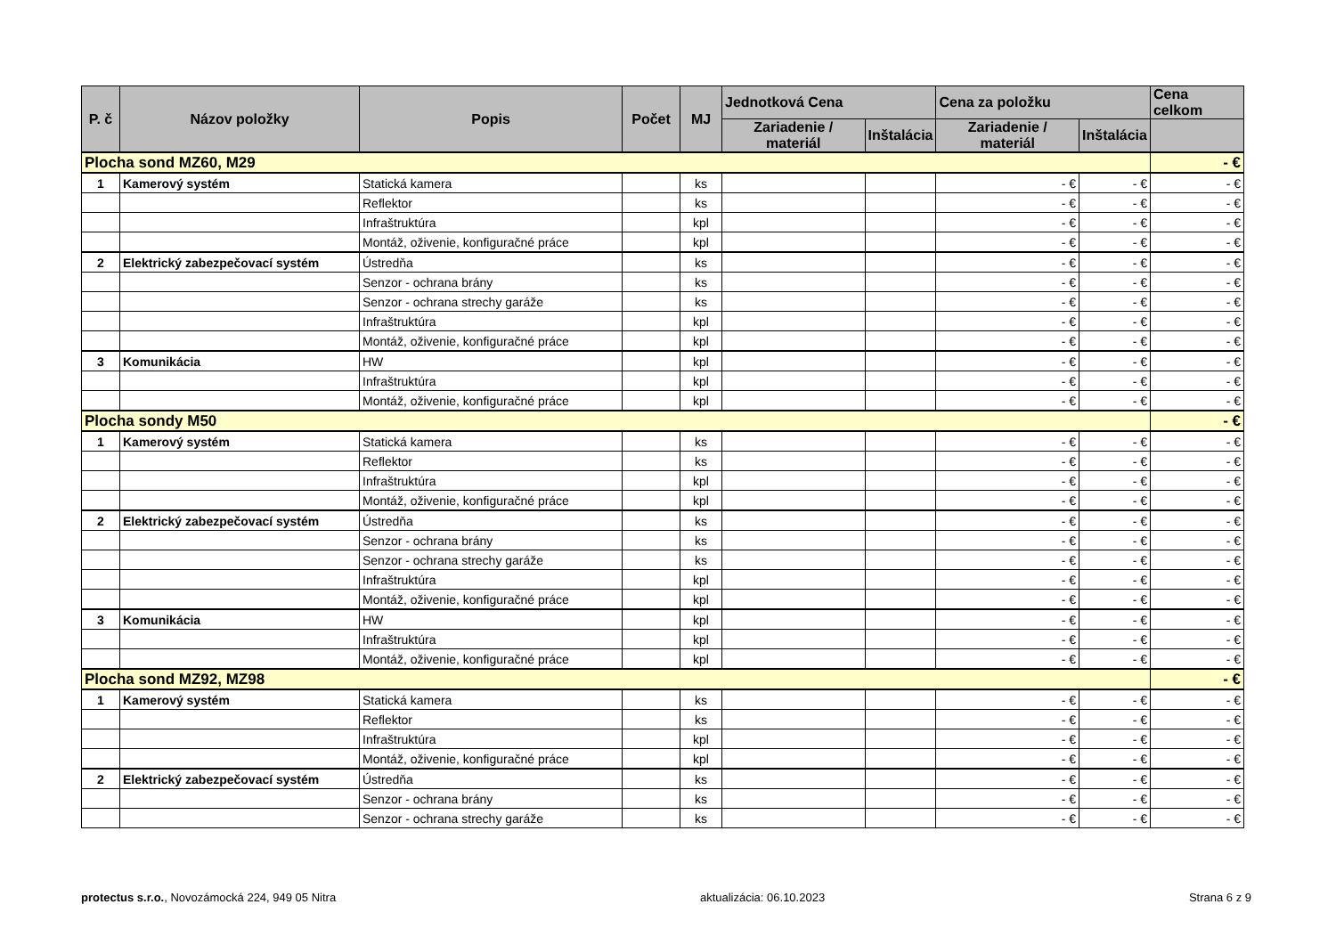| P. č | Názov položky | Popis | Počet | MJ | Jednotková Cena | | Cena za položku | | Cena celkom |
| --- | --- | --- | --- | --- | --- | --- | --- | --- | --- |
| | | | | | Zariadenie / materiál | Inštalácia | Zariadenie / materiál | Inštalácia | |
| Plocha sond MZ60, M29 | | | | | | | | | - € |
| 1 | Kamerový systém | Statická kamera | | ks | | | - € | - € | - € |
| | | Reflektor | | ks | | | - € | - € | - € |
| | | Infraštruktúra | | kpl | | | - € | - € | - € |
| | | Montáž, oživenie, konfiguračné práce | | kpl | | | - € | - € | - € |
| 2 | Elektrický zabezpečovací systém | Ústredňa | | ks | | | - € | - € | - € |
| | | Senzor - ochrana brány | | ks | | | - € | - € | - € |
| | | Senzor - ochrana strechy garáže | | ks | | | - € | - € | - € |
| | | Infraštruktúra | | kpl | | | - € | - € | - € |
| | | Montáž, oživenie, konfiguračné práce | | kpl | | | - € | - € | - € |
| 3 | Komunikácia | HW | | kpl | | | - € | - € | - € |
| | | Infraštruktúra | | kpl | | | - € | - € | - € |
| | | Montáž, oživenie, konfiguračné práce | | kpl | | | - € | - € | - € |
| Plocha sondy M50 | | | | | | | | | - € |
| 1 | Kamerový systém | Statická kamera | | ks | | | - € | - € | - € |
| | | Reflektor | | ks | | | - € | - € | - € |
| | | Infraštruktúra | | kpl | | | - € | - € | - € |
| | | Montáž, oživenie, konfiguračné práce | | kpl | | | - € | - € | - € |
| 2 | Elektrický zabezpečovací systém | Ústredňa | | ks | | | - € | - € | - € |
| | | Senzor - ochrana brány | | ks | | | - € | - € | - € |
| | | Senzor - ochrana strechy garáže | | ks | | | - € | - € | - € |
| | | Infraštruktúra | | kpl | | | - € | - € | - € |
| | | Montáž, oživenie, konfiguračné práce | | kpl | | | - € | - € | - € |
| 3 | Komunikácia | HW | | kpl | | | - € | - € | - € |
| | | Infraštruktúra | | kpl | | | - € | - € | - € |
| | | Montáž, oživenie, konfiguračné práce | | kpl | | | - € | - € | - € |
| Plocha sond MZ92, MZ98 | | | | | | | | | - € |
| 1 | Kamerový systém | Statická kamera | | ks | | | - € | - € | - € |
| | | Reflektor | | ks | | | - € | - € | - € |
| | | Infraštruktúra | | kpl | | | - € | - € | - € |
| | | Montáž, oživenie, konfiguračné práce | | kpl | | | - € | - € | - € |
| 2 | Elektrický zabezpečovací systém | Ústredňa | | ks | | | - € | - € | - € |
| | | Senzor - ochrana brány | | ks | | | - € | - € | - € |
| | | Senzor - ochrana strechy garáže | | ks | | | - € | - € | - € |
protectus s.r.o., Novozámocká 224, 949 05 Nitra aktualizácia: 06.10.2023 Strana 6 z 9